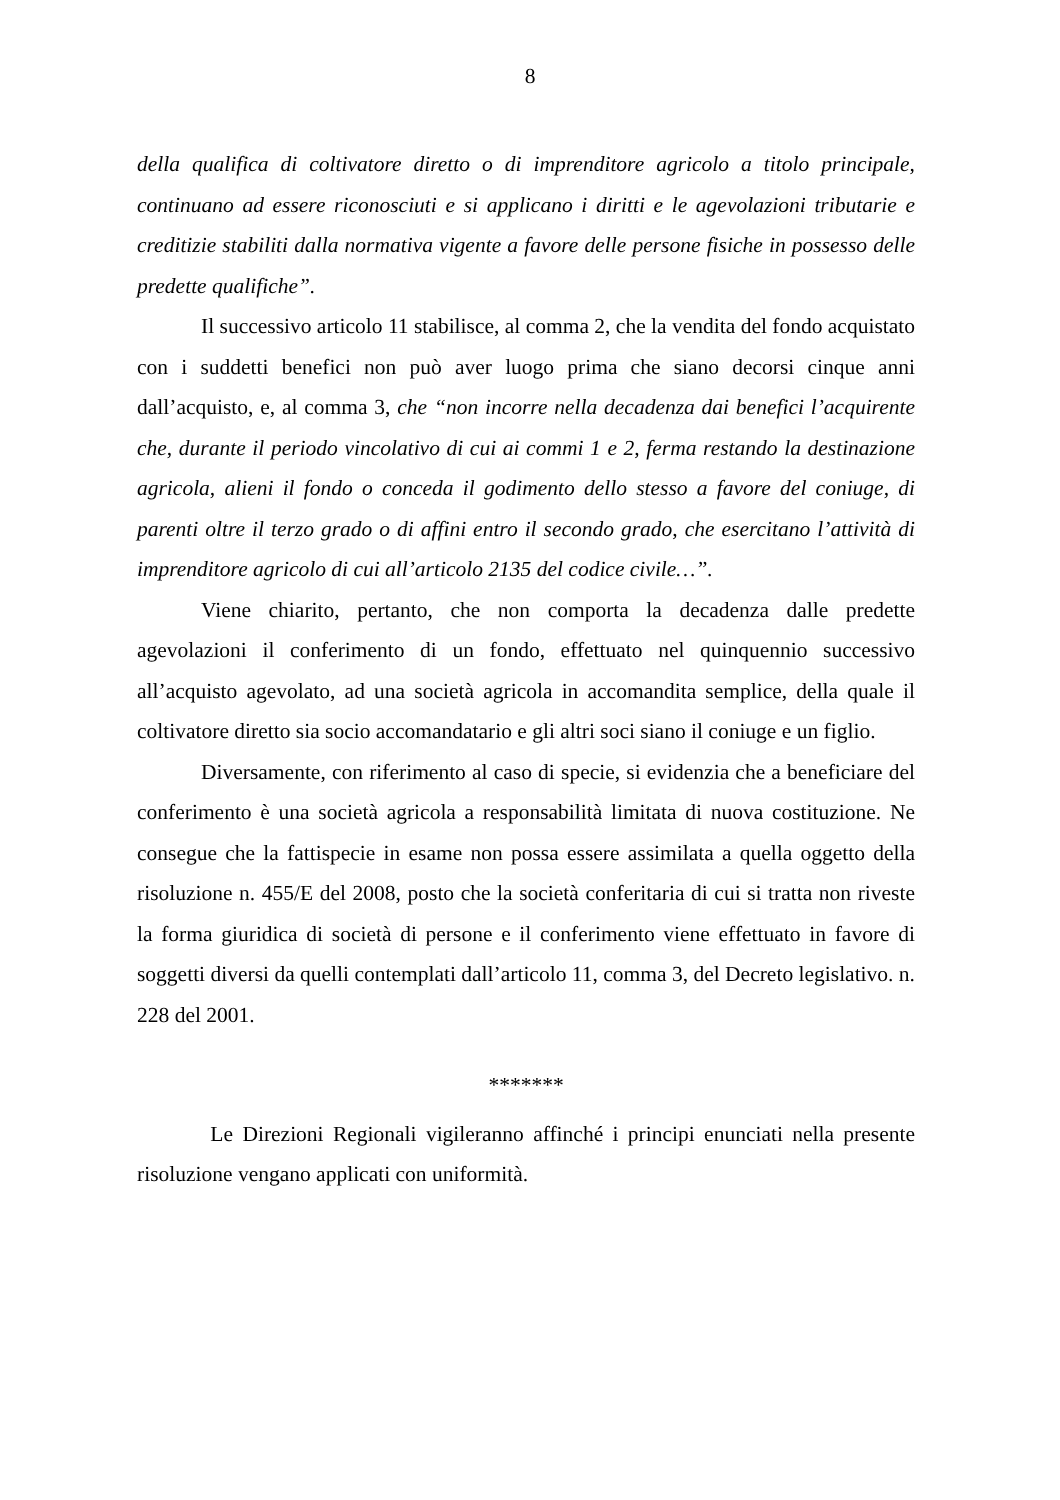8
della qualifica di coltivatore diretto o di imprenditore agricolo a titolo principale, continuano ad essere riconosciuti e si applicano i diritti e le agevolazioni tributarie e creditizie stabiliti dalla normativa vigente a favore delle persone fisiche in possesso delle predette qualifiche”.
Il successivo articolo 11 stabilisce, al comma 2, che la vendita del fondo acquistato con i suddetti benefici non può aver luogo prima che siano decorsi cinque anni dall’acquisto, e, al comma 3, che “non incorre nella decadenza dai benefici l’acquirente che, durante il periodo vincolativo di cui ai commi 1 e 2, ferma restando la destinazione agricola, alieni il fondo o conceda il godimento dello stesso a favore del coniuge, di parenti oltre il terzo grado o di affini entro il secondo grado, che esercitano l’attività di imprenditore agricolo di cui all’articolo 2135 del codice civile…”.
Viene chiarito, pertanto, che non comporta la decadenza dalle predette agevolazioni il conferimento di un fondo, effettuato nel quinquennio successivo all’acquisto agevolato, ad una società agricola in accomandita semplice, della quale il coltivatore diretto sia socio accomandatario e gli altri soci siano il coniuge e un figlio.
Diversamente, con riferimento al caso di specie, si evidenzia che a beneficiare del conferimento è una società agricola a responsabilità limitata di nuova costituzione. Ne consegue che la fattispecie in esame non possa essere assimilata a quella oggetto della risoluzione n. 455/E del 2008, posto che la società conferitaria di cui si tratta non riveste la forma giuridica di società di persone e il conferimento viene effettuato in favore di soggetti diversi da quelli contemplati dall’articolo 11, comma 3, del Decreto legislativo. n. 228 del 2001.
*******
Le Direzioni Regionali vigileranno affinché i principi enunciati nella presente risoluzione vengano applicati con uniformità.